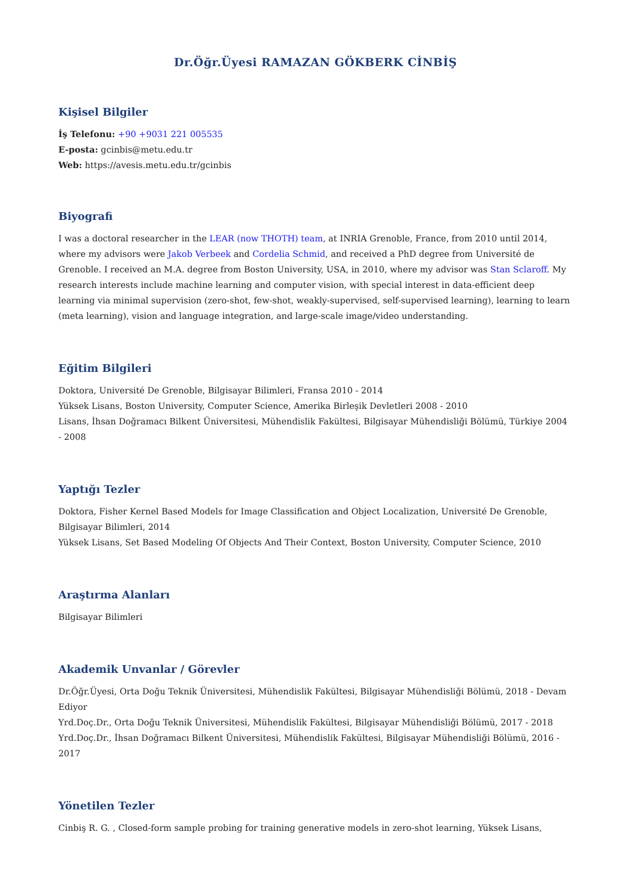Dr.Öğr.Üyesi RAMAZAN GÖKBERK CİNBİŞ
Kişisel Bilgiler
İş Telefonu: +90 +9031 221 005535
E-posta: gcinbis@metu.edu.tr
Web: https://avesis.metu.edu.tr/gcinbis
Biyografi
I was a doctoral researcher in the LEAR (now THOTH) team, at INRIA Grenoble, France, from 2010 until 2014, where my advisors were Jakob Verbeek and Cordelia Schmid, and received a PhD degree from Université de Grenoble. I received an M.A. degree from Boston University, USA, in 2010, where my advisor was Stan Sclaroff. My research interests include machine learning and computer vision, with special interest in data-efficient deep learning via minimal supervision (zero-shot, few-shot, weakly-supervised, self-supervised learning), learning to learn (meta learning), vision and language integration, and large-scale image/video understanding.
Eğitim Bilgileri
Doktora, Université De Grenoble, Bilgisayar Bilimleri, Fransa 2010 - 2014
Yüksek Lisans, Boston University, Computer Science, Amerika Birleşik Devletleri 2008 - 2010
Lisans, İhsan Doğramacı Bilkent Üniversitesi, Mühendislik Fakültesi, Bilgisayar Mühendisliği Bölümü, Türkiye 2004 - 2008
Yaptığı Tezler
Doktora, Fisher Kernel Based Models for Image Classification and Object Localization, Université De Grenoble, Bilgisayar Bilimleri, 2014
Yüksek Lisans, Set Based Modeling Of Objects And Their Context, Boston University, Computer Science, 2010
Araştırma Alanları
Bilgisayar Bilimleri
Akademik Unvanlar / Görevler
Dr.Öğr.Üyesi, Orta Doğu Teknik Üniversitesi, Mühendislik Fakültesi, Bilgisayar Mühendisliği Bölümü, 2018 - Devam Ediyor
Yrd.Doç.Dr., Orta Doğu Teknik Üniversitesi, Mühendislik Fakültesi, Bilgisayar Mühendisliği Bölümü, 2017 - 2018
Yrd.Doç.Dr., İhsan Doğramacı Bilkent Üniversitesi, Mühendislik Fakültesi, Bilgisayar Mühendisliği Bölümü, 2016 - 2017
Yönetilen Tezler
Cinbiş R. G. , Closed-form sample probing for training generative models in zero-shot learning, Yüksek Lisans,